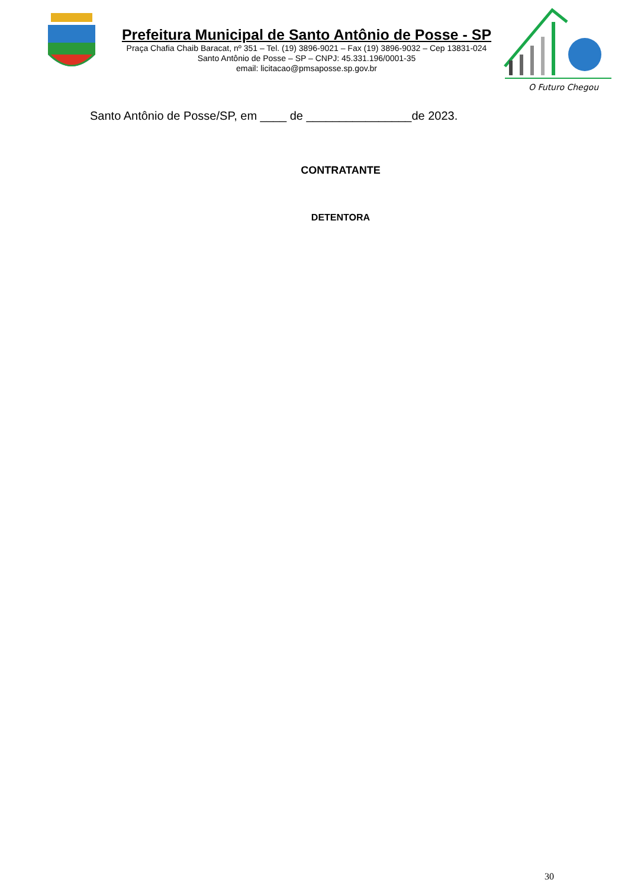Prefeitura Municipal de Santo Antônio de Posse - SP
Praça Chafia Chaib Baracat, nº 351 – Tel. (19) 3896-9021 – Fax (19) 3896-9032 – Cep 13831-024
Santo Antônio de Posse – SP – CNPJ: 45.331.196/0001-35
email: licitacao@pmsaposse.sp.gov.br
O Futuro Chegou
Santo Antônio de Posse/SP, em ____ de ________________de 2023.
CONTRATANTE
DETENTORA
30